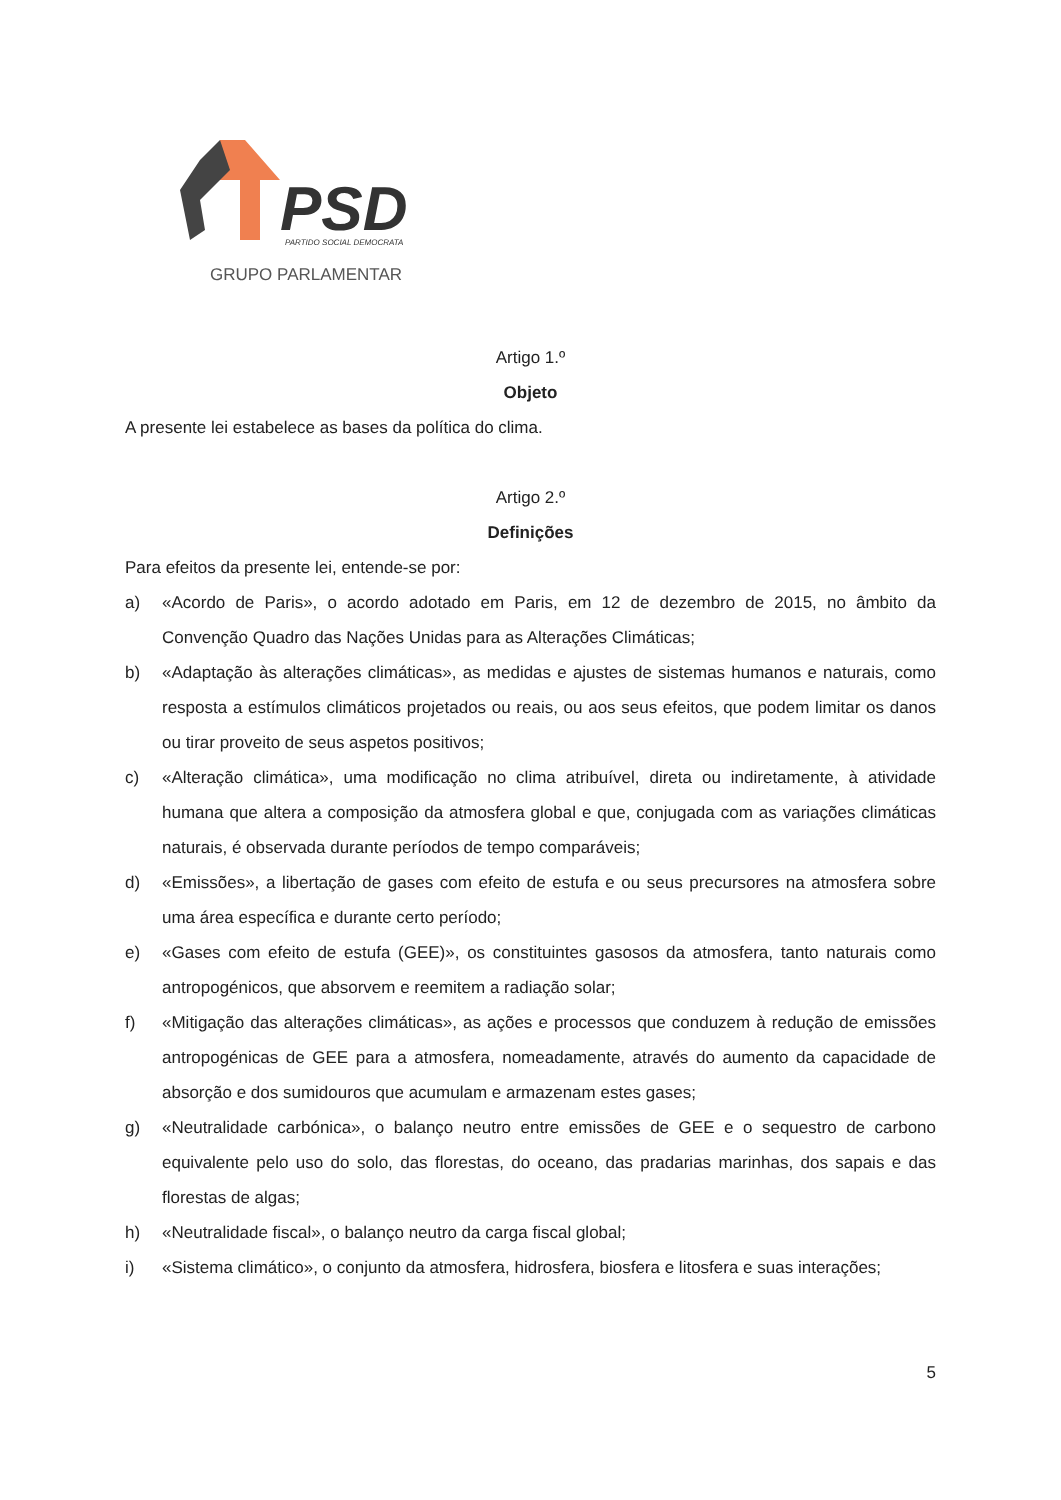PSD
PARTIDO SOCIAL DEMOCRATA
GRUPO PARLAMENTAR
Artigo 1.º
Objeto
A presente lei estabelece as bases da política do clima.
Artigo 2.º
Definições
Para efeitos da presente lei, entende-se por:
a) «Acordo de Paris», o acordo adotado em Paris, em 12 de dezembro de 2015, no âmbito da Convenção Quadro das Nações Unidas para as Alterações Climáticas;
b) «Adaptação às alterações climáticas», as medidas e ajustes de sistemas humanos e naturais, como resposta a estímulos climáticos projetados ou reais, ou aos seus efeitos, que podem limitar os danos ou tirar proveito de seus aspetos positivos;
c) «Alteração climática», uma modificação no clima atribuível, direta ou indiretamente, à atividade humana que altera a composição da atmosfera global e que, conjugada com as variações climáticas naturais, é observada durante períodos de tempo comparáveis;
d) «Emissões», a libertação de gases com efeito de estufa e ou seus precursores na atmosfera sobre uma área específica e durante certo período;
e) «Gases com efeito de estufa (GEE)», os constituintes gasosos da atmosfera, tanto naturais como antropogénicos, que absorvem e reemitem a radiação solar;
f) «Mitigação das alterações climáticas», as ações e processos que conduzem à redução de emissões antropogénicas de GEE para a atmosfera, nomeadamente, através do aumento da capacidade de absorção e dos sumidouros que acumulam e armazenam estes gases;
g) «Neutralidade carbónica», o balanço neutro entre emissões de GEE e o sequestro de carbono equivalente pelo uso do solo, das florestas, do oceano, das pradarias marinhas, dos sapais e das florestas de algas;
h) «Neutralidade fiscal», o balanço neutro da carga fiscal global;
i) «Sistema climático», o conjunto da atmosfera, hidrosfera, biosfera e litosfera e suas interações;
5